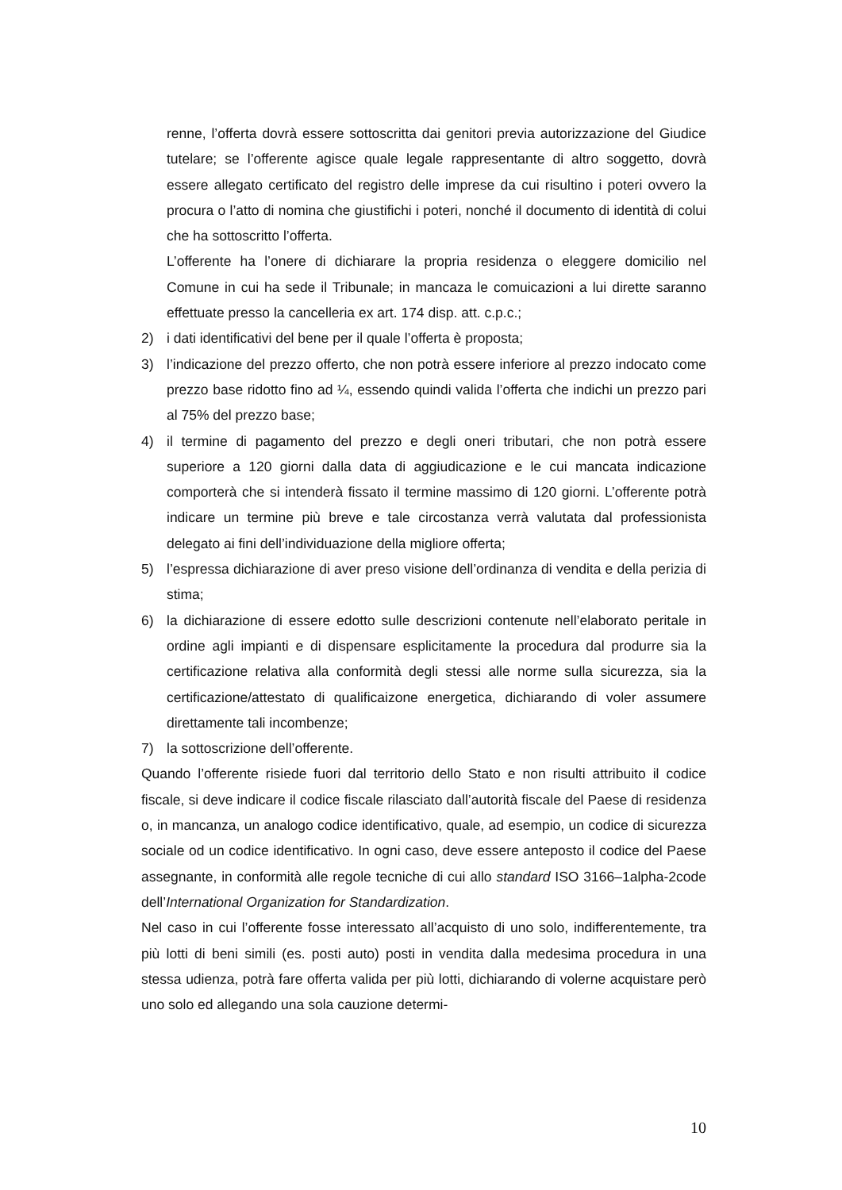renne, l’offerta dovrà essere sottoscritta dai genitori previa autorizzazione del Giudice tutelare; se l’offerente agisce quale legale rappresentante di altro soggetto, dovrà essere allegato certificato del registro delle imprese da cui risultino i poteri ovvero la procura o l’atto di nomina che giustifichi i poteri, nonché il documento di identità di colui che ha sottoscritto l’offerta.
L’offerente ha l’onere di dichiarare la propria residenza o eleggere domicilio nel Comune in cui ha sede il Tribunale; in mancaza le comuicazioni a lui dirette saranno effettuate presso la cancelleria ex art. 174 disp. att. c.p.c.;
2) i dati identificativi del bene per il quale l’offerta è proposta;
3) l’indicazione del prezzo offerto, che non potrà essere inferiore al prezzo indocato come prezzo base ridotto fino ad ¼, essendo quindi valida l’offerta che indichi un prezzo pari al 75% del prezzo base;
4) il termine di pagamento del prezzo e degli oneri tributari, che non potrà essere superiore a 120 giorni dalla data di aggiudicazione e le cui mancata indicazione comporterà che si intenderà fissato il termine massimo di 120 giorni. L’offerente potrà indicare un termine più breve e tale circostanza verrà valutata dal professionista delegato ai fini dell’individuazione della migliore offerta;
5) l’espressa dichiarazione di aver preso visione dell’ordinanza di vendita e della perizia di stima;
6) la dichiarazione di essere edotto sulle descrizioni contenute nell’elaborato peritale in ordine agli impianti e di dispensare esplicitamente la procedura dal produrre sia la certificazione relativa alla conformità degli stessi alle norme sulla sicurezza, sia la certificazione/attestato di qualificaizone energetica, dichiarando di voler assumere direttamente tali incombenze;
7) la sottoscrizione dell’offerente.
Quando l’offerente risiede fuori dal territorio dello Stato e non risulti attribuito il codice fiscale, si deve indicare il codice fiscale rilasciato dall’autorità fiscale del Paese di residenza o, in mancanza, un analogo codice identificativo, quale, ad esempio, un codice di sicurezza sociale od un codice identificativo. In ogni caso, deve essere anteposto il codice del Paese assegnante, in conformità alle regole tecniche di cui allo standard ISO 3166–1alpha-2code dell’International Organization for Standardization.
Nel caso in cui l’offerente fosse interessato all’acquisto di uno solo, indifferentemente, tra più lotti di beni simili (es. posti auto) posti in vendita dalla medesima procedura in una stessa udienza, potrà fare offerta valida per più lotti, dichiarando di volerne acquistare però uno solo ed allegando una sola cauzione determi-
10